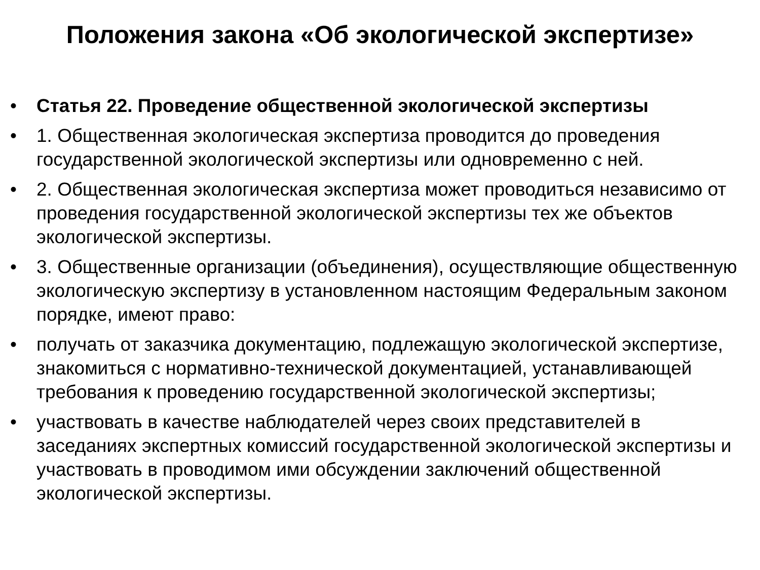Положения закона «Об экологической экспертизе»
• Статья 22. Проведение общественной экологической экспертизы
• 1. Общественная экологическая экспертиза проводится до проведения государственной экологической экспертизы или одновременно с ней.
• 2. Общественная экологическая экспертиза может проводиться независимо от проведения государственной экологической экспертизы тех же объектов экологической экспертизы.
• 3. Общественные организации (объединения), осуществляющие общественную экологическую экспертизу в установленном настоящим Федеральным законом порядке, имеют право:
• получать от заказчика документацию, подлежащую экологической экспертизе, знакомиться с нормативно-технической документацией, устанавливающей требования к проведению государственной экологической экспертизы;
• участвовать в качестве наблюдателей через своих представителей в заседаниях экспертных комиссий государственной экологической экспертизы и участвовать в проводимом ими обсуждении заключений общественной экологической экспертизы.